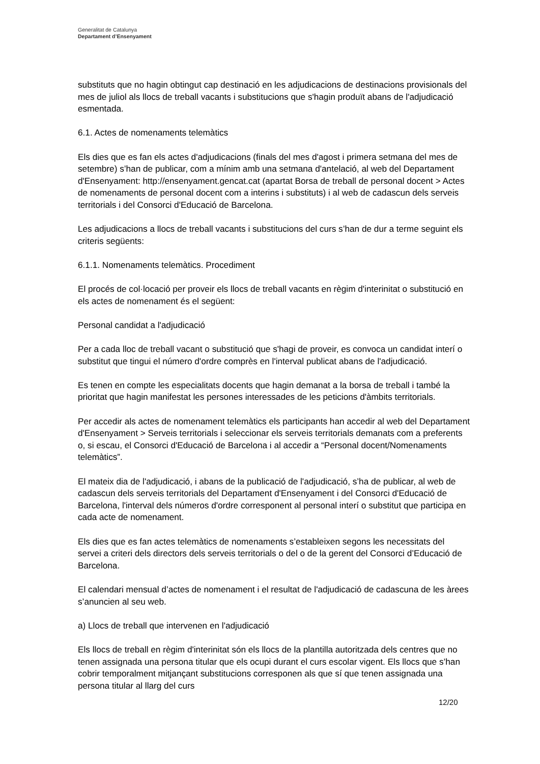Generalitat de Catalunya
Departament d’Ensenyament
substituts que no hagin obtingut cap destinació en les adjudicacions de destinacions provisionals del mes de juliol als llocs de treball vacants i substitucions que s'hagin produït abans de l'adjudicació esmentada.
6.1. Actes de nomenaments telemàtics
Els dies que es fan els actes d'adjudicacions (finals del mes d'agost i primera setmana del mes de setembre) s’han de publicar, com a mínim amb una setmana d'antelació, al web del Departament d'Ensenyament: http://ensenyament.gencat.cat (apartat Borsa de treball de personal docent > Actes de nomenaments de personal docent com a interins i substituts) i al web de cadascun dels serveis territorials i del Consorci d'Educació de Barcelona.
Les adjudicacions a llocs de treball vacants i substitucions del curs s’han de dur a terme seguint els criteris següents:
6.1.1. Nomenaments telemàtics. Procediment
El procés de col·locació per proveir els llocs de treball vacants en règim d'interinitat o substitució en els actes de nomenament és el següent:
Personal candidat a l'adjudicació
Per a cada lloc de treball vacant o substitució que s'hagi de proveir, es convoca un candidat interí o substitut que tingui el número d'ordre comprès en l'interval publicat abans de l'adjudicació.
Es tenen en compte les especialitats docents que hagin demanat a la borsa de treball i també la prioritat que hagin manifestat les persones interessades de les peticions d'àmbits territorials.
Per accedir als actes de nomenament telemàtics els participants han accedir al web del Departament d'Ensenyament > Serveis territorials i seleccionar els serveis territorials demanats com a preferents o, si escau, el Consorci d'Educació de Barcelona i al accedir a “Personal docent/Nomenaments telemàtics”.
El mateix dia de l'adjudicació, i abans de la publicació de l'adjudicació, s’ha de publicar, al web de cadascun dels serveis territorials del Departament d'Ensenyament i del Consorci d'Educació de Barcelona, l'interval dels números d'ordre corresponent al personal interí o substitut que participa en cada acte de nomenament.
Els dies que es fan actes telemàtics de nomenaments s’estableixen segons les necessitats del servei a criteri dels directors dels serveis territorials o del o de la gerent del Consorci d’Educació de Barcelona.
El calendari mensual d’actes de nomenament i el resultat de l'adjudicació de cadascuna de les àrees s’anuncien al seu web.
a) Llocs de treball que intervenen en l'adjudicació
Els llocs de treball en règim d'interinitat són els llocs de la plantilla autoritzada dels centres que no tenen assignada una persona titular que els ocupi durant el curs escolar vigent. Els llocs que s’han cobrir temporalment mitjançant substitucions corresponen als que sí que tenen assignada una persona titular al llarg del curs
12/20